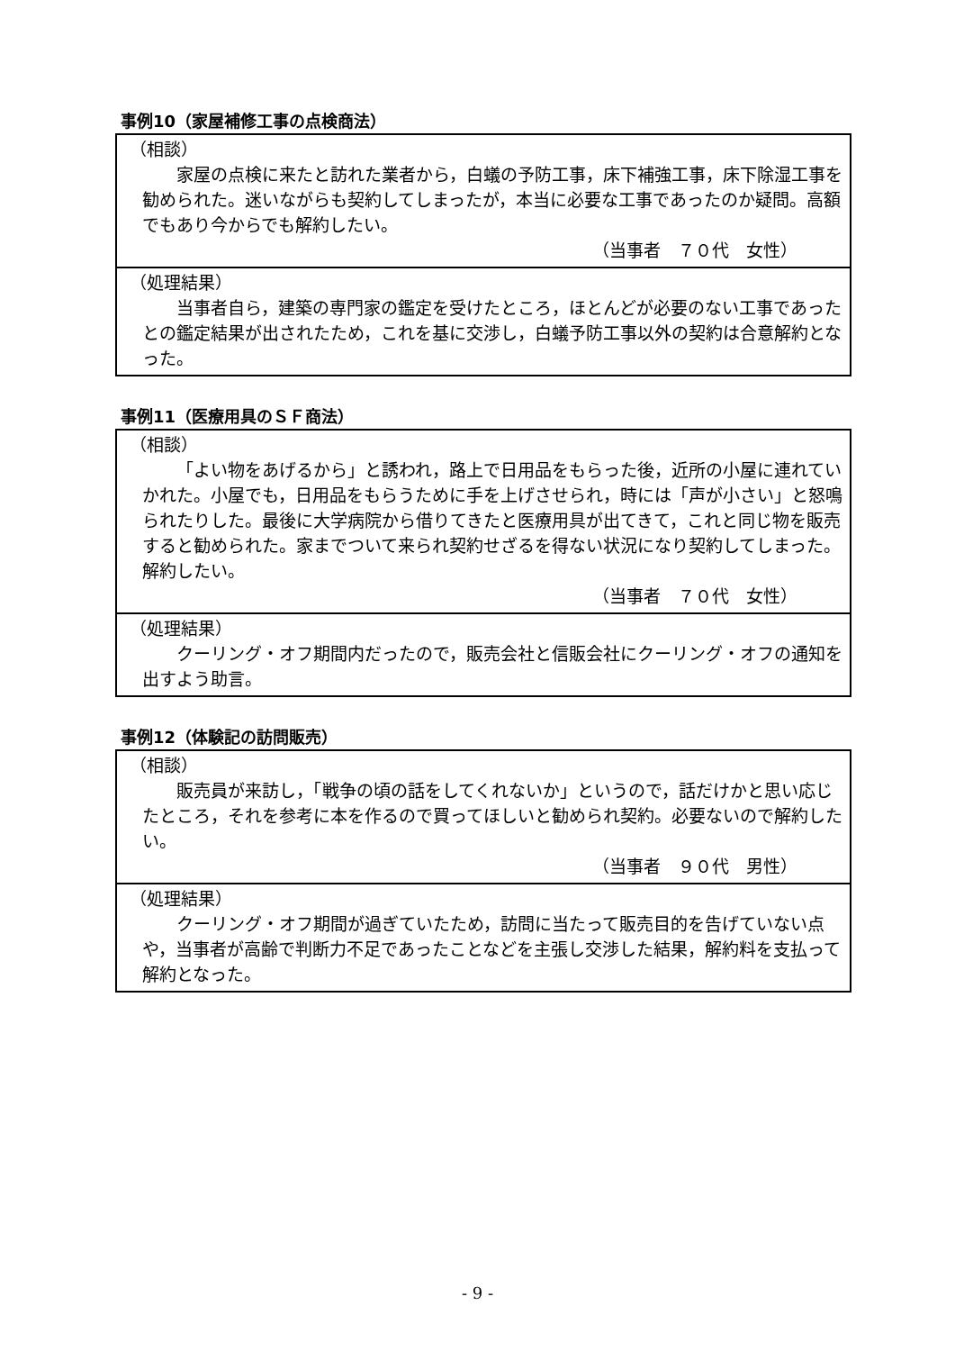事例10（家屋補修工事の点検商法）
（相談）
家屋の点検に来たと訪れた業者から，白蟻の予防工事，床下補強工事，床下除湿工事を勧められた。迷いながらも契約してしまったが，本当に必要な工事であったのか疑問。高額でもあり今からでも解約したい。
（当事者　７０代　女性）
（処理結果）
当事者自ら，建築の専門家の鑑定を受けたところ，ほとんどが必要のない工事であったとの鑑定結果が出されたため，これを基に交渉し，白蟻予防工事以外の契約は合意解約となった。
事例11（医療用具のＳＦ商法）
（相談）
「よい物をあげるから」と誘われ，路上で日用品をもらった後，近所の小屋に連れていかれた。小屋でも，日用品をもらうために手を上げさせられ，時には「声が小さい」と怒鳴られたりした。最後に大学病院から借りてきたと医療用具が出てきて，これと同じ物を販売すると勧められた。家までついて来られ契約せざるを得ない状況になり契約してしまった。解約したい。
（当事者　７０代　女性）
（処理結果）
クーリング・オフ期間内だったので，販売会社と信販会社にクーリング・オフの通知を出すよう助言。
事例12（体験記の訪問販売）
（相談）
販売員が来訪し，「戦争の頃の話をしてくれないか」というので，話だけかと思い応じたところ，それを参考に本を作るので買ってほしいと勧められ契約。必要ないので解約したい。
（当事者　９０代　男性）
（処理結果）
クーリング・オフ期間が過ぎていたため，訪問に当たって販売目的を告げていない点や，当事者が高齢で判断力不足であったことなどを主張し交渉した結果，解約料を支払って解約となった。
- 9 -